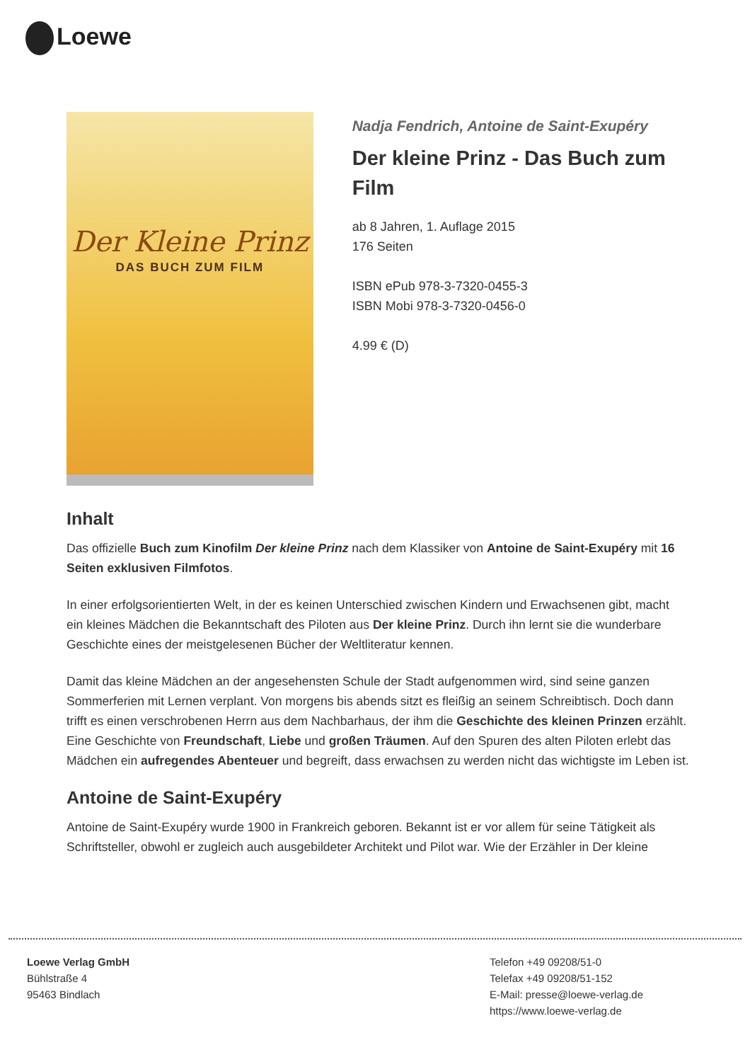Loewe
Der Kleine Prinz
DAS BUCH ZUM FILM
Nadja Fendrich, Antoine de Saint-Exupéry
Der kleine Prinz - Das Buch zum Film
ab 8 Jahren, 1. Auflage 2015
176 Seiten
ISBN ePub 978-3-7320-0455-3
ISBN Mobi 978-3-7320-0456-0
4.99 € (D)
Inhalt
Das offizielle Buch zum Kinofilm Der kleine Prinz nach dem Klassiker von Antoine de Saint-Exupéry mit 16 Seiten exklusiven Filmfotos.
In einer erfolgsorientierten Welt, in der es keinen Unterschied zwischen Kindern und Erwachsenen gibt, macht ein kleines Mädchen die Bekanntschaft des Piloten aus Der kleine Prinz. Durch ihn lernt sie die wunderbare Geschichte eines der meistgelesenen Bücher der Weltliteratur kennen.
Damit das kleine Mädchen an der angesehensten Schule der Stadt aufgenommen wird, sind seine ganzen Sommerferien mit Lernen verplant. Von morgens bis abends sitzt es fleißig an seinem Schreibtisch. Doch dann trifft es einen verschrobenen Herrn aus dem Nachbarhaus, der ihm die Geschichte des kleinen Prinzen erzählt. Eine Geschichte von Freundschaft, Liebe und großen Träumen. Auf den Spuren des alten Piloten erlebt das Mädchen ein aufregendes Abenteuer und begreift, dass erwachsen zu werden nicht das wichtigste im Leben ist.
Antoine de Saint-Exupéry
Antoine de Saint-Exupéry wurde 1900 in Frankreich geboren. Bekannt ist er vor allem für seine Tätigkeit als Schriftsteller, obwohl er zugleich auch ausgebildeter Architekt und Pilot war. Wie der Erzähler in Der kleine
Loewe Verlag GmbH
Bühlstraße 4
95463 Bindlach
Telefon +49 09208/51-0
Telefax +49 09208/51-152
E-Mail: presse@loewe-verlag.de
https://www.loewe-verlag.de